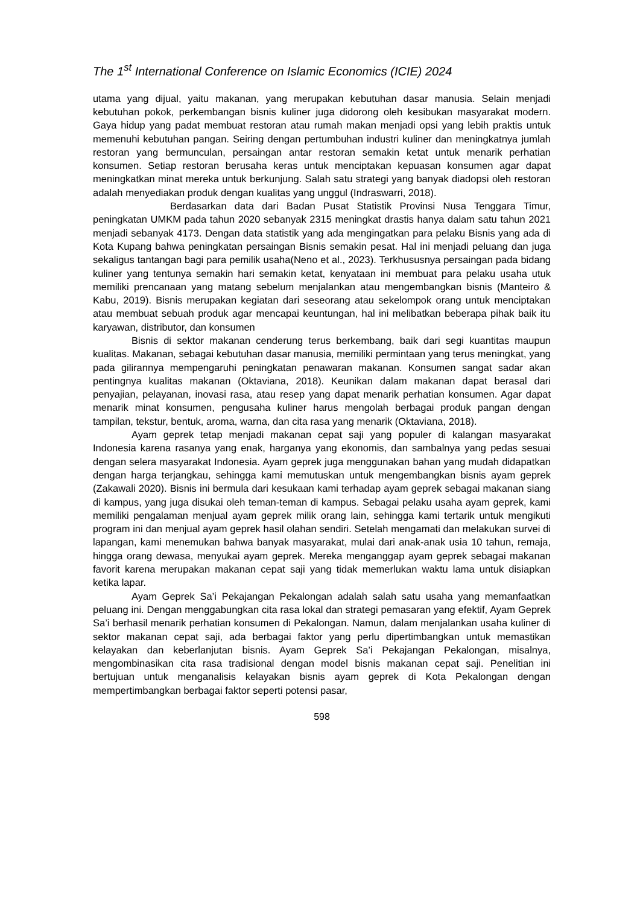The 1<sup>st</sup> International Conference on Islamic Economics (ICIE) 2024
utama yang dijual, yaitu makanan, yang merupakan kebutuhan dasar manusia. Selain menjadi kebutuhan pokok, perkembangan bisnis kuliner juga didorong oleh kesibukan masyarakat modern. Gaya hidup yang padat membuat restoran atau rumah makan menjadi opsi yang lebih praktis untuk memenuhi kebutuhan pangan. Seiring dengan pertumbuhan industri kuliner dan meningkatnya jumlah restoran yang bermunculan, persaingan antar restoran semakin ketat untuk menarik perhatian konsumen. Setiap restoran berusaha keras untuk menciptakan kepuasan konsumen agar dapat meningkatkan minat mereka untuk berkunjung. Salah satu strategi yang banyak diadopsi oleh restoran adalah menyediakan produk dengan kualitas yang unggul (Indraswarri, 2018).
Berdasarkan data dari Badan Pusat Statistik Provinsi Nusa Tenggara Timur, peningkatan UMKM pada tahun 2020 sebanyak 2315 meningkat drastis hanya dalam satu tahun 2021 menjadi sebanyak 4173. Dengan data statistik yang ada mengingatkan para pelaku Bisnis yang ada di Kota Kupang bahwa peningkatan persaingan Bisnis semakin pesat. Hal ini menjadi peluang dan juga sekaligus tantangan bagi para pemilik usaha(Neno et al., 2023). Terkhususnya persaingan pada bidang kuliner yang tentunya semakin hari semakin ketat, kenyataan ini membuat para pelaku usaha utuk memiliki prencanaan yang matang sebelum menjalankan atau mengembangkan bisnis (Manteiro & Kabu, 2019). Bisnis merupakan kegiatan dari seseorang atau sekelompok orang untuk menciptakan atau membuat sebuah produk agar mencapai keuntungan, hal ini melibatkan beberapa pihak baik itu karyawan, distributor, dan konsumen
Bisnis di sektor makanan cenderung terus berkembang, baik dari segi kuantitas maupun kualitas. Makanan, sebagai kebutuhan dasar manusia, memiliki permintaan yang terus meningkat, yang pada gilirannya mempengaruhi peningkatan penawaran makanan. Konsumen sangat sadar akan pentingnya kualitas makanan (Oktaviana, 2018). Keunikan dalam makanan dapat berasal dari penyajian, pelayanan, inovasi rasa, atau resep yang dapat menarik perhatian konsumen. Agar dapat menarik minat konsumen, pengusaha kuliner harus mengolah berbagai produk pangan dengan tampilan, tekstur, bentuk, aroma, warna, dan cita rasa yang menarik (Oktaviana, 2018).
Ayam geprek tetap menjadi makanan cepat saji yang populer di kalangan masyarakat Indonesia karena rasanya yang enak, harganya yang ekonomis, dan sambalnya yang pedas sesuai dengan selera masyarakat Indonesia. Ayam geprek juga menggunakan bahan yang mudah didapatkan dengan harga terjangkau, sehingga kami memutuskan untuk mengembangkan bisnis ayam geprek (Zakawali 2020). Bisnis ini bermula dari kesukaan kami terhadap ayam geprek sebagai makanan siang di kampus, yang juga disukai oleh teman-teman di kampus. Sebagai pelaku usaha ayam geprek, kami memiliki pengalaman menjual ayam geprek milik orang lain, sehingga kami tertarik untuk mengikuti program ini dan menjual ayam geprek hasil olahan sendiri. Setelah mengamati dan melakukan survei di lapangan, kami menemukan bahwa banyak masyarakat, mulai dari anak-anak usia 10 tahun, remaja, hingga orang dewasa, menyukai ayam geprek. Mereka menganggap ayam geprek sebagai makanan favorit karena merupakan makanan cepat saji yang tidak memerlukan waktu lama untuk disiapkan ketika lapar.
Ayam Geprek Sa’i Pekajangan Pekalongan adalah salah satu usaha yang memanfaatkan peluang ini. Dengan menggabungkan cita rasa lokal dan strategi pemasaran yang efektif, Ayam Geprek Sa’i berhasil menarik perhatian konsumen di Pekalongan. Namun, dalam menjalankan usaha kuliner di sektor makanan cepat saji, ada berbagai faktor yang perlu dipertimbangkan untuk memastikan kelayakan dan keberlanjutan bisnis. Ayam Geprek Sa’i Pekajangan Pekalongan, misalnya, mengombinasikan cita rasa tradisional dengan model bisnis makanan cepat saji. Penelitian ini bertujuan untuk menganalisis kelayakan bisnis ayam geprek di Kota Pekalongan dengan mempertimbangkan berbagai faktor seperti potensi pasar,
598